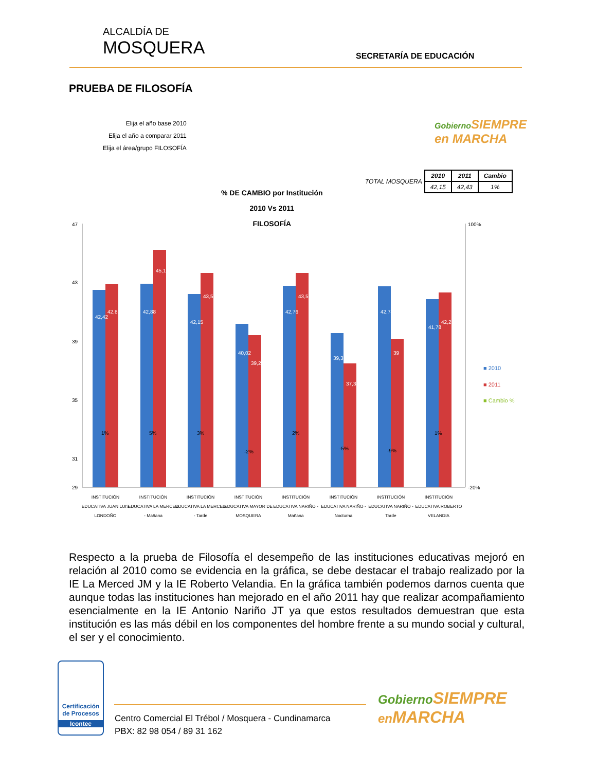ALCALDÍA DE
MOSQUERA
SECRETARÍA DE EDUCACIÓN
PRUEBA DE FILOSOFÍA
Elija el año base 2010
Elija el año a comparar 2011
Elija el área/grupo FILOSOFÍA
Gobierno SIEMPRE
en MARCHA
TOTAL MOSQUERA
| 2010 | 2011 | Cambio |
| --- | --- | --- |
| 42,15 | 42,43 | 1% |
% DE CAMBIO por Institución
2010 Vs 2011
FILOSOFÍA
47
43
39
35
31
29
100%
-20%
42,42
42,82
42,88
45,1
42,15
43,5
40,02
39,25
42,76
43,51
39,39
37,3
42,74
39
41,78
42,22
1%
5%
3%
-2%
2%
-5%
-9%
1%
■ 2010
■ 2011
■ Cambio %
INSTITUCIÓN
EDUCATIVA JUAN LUIS
LONDOÑO
INSTITUCIÓN
EDUCATIVA LA MERCED
- Mañana
INSTITUCIÓN
EDUCATIVA LA MERCED
- Tarde
INSTITUCIÓN
EDUCATIVA MAYOR DE
MOSQUERA
INSTITUCIÓN
EDUCATIVA NARIÑO -
Mañana
INSTITUCIÓN
EDUCATIVA NARIÑO -
Nocturna
INSTITUCIÓN
EDUCATIVA NARIÑO -
Tarde
INSTITUCIÓN
EDUCATIVA ROBERTO
VELANDIA
Respecto a la prueba de Filosofía el desempeño de las instituciones educativas mejoró en relación al 2010 como se evidencia en la gráfica, se debe destacar el trabajo realizado por la IE La Merced JM y la IE Roberto Velandia. En la gráfica también podemos darnos cuenta que aunque todas las instituciones han mejorado en el año 2011 hay que realizar acompañamiento esencialmente en la IE Antonio Nariño JT ya que estos resultados demuestran que esta institución es las más débil en los componentes del hombre frente a su mundo social y cultural, el ser y el conocimiento.
Certificación de Procesos
Icontec
Centro Comercial El Trébol / Mosquera - Cundinamarca
PBX: 82 98 054 / 89 31 162
Gobierno SIEMPRE
en MARCHA